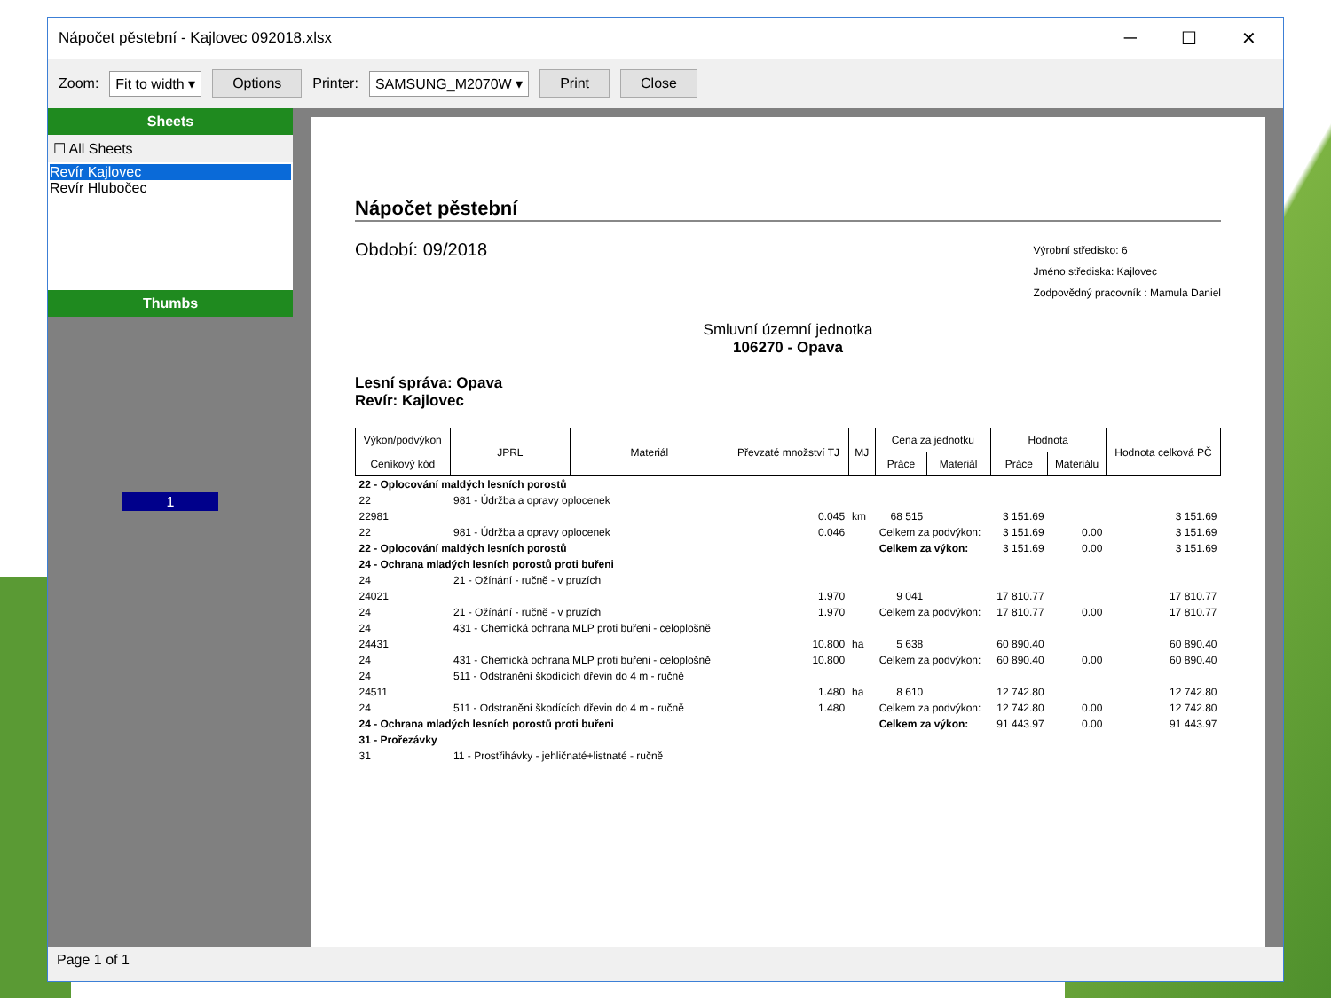Nápočet pěstební - Kajlovec 092018.xlsx ─ ☐ ✕
Zoom: Fit to width ▾ Options Printer: SAMSUNG_M2070W ▾ Print Close
Sheets
☐ All Sheets
Revír Kajlovec
Revír Hlubočec
Thumbs
1
Nápočet pěstební
Období: 09/2018
Výrobní středisko: 6
Jméno střediska: Kajlovec
Zodpovědný pracovník : Mamula Daniel
Smluvní územní jednotka
106270 - Opava
Lesní správa: Opava
Revír: Kajlovec
| Výkon/podvýkon | JPRL | Materiál | Převzaté množství TJ | MJ | Cena za jednotku | | Hodnota | | Hodnota celková PČ |
| --- | --- | --- | --- | --- | --- | --- | --- | --- | --- |
| Ceníkový kód | | | | | Práce | Materiál | Práce | Materiálu | |
| 22 - Oplocování maldých lesních porostů | | | | | | | | | |
| 22 | 981 - Údržba a opravy oplocenek | | | | | | | | |
| 22981 | | | 0.045 | km | 68 515 | | 3 151.69 | | 3 151.69 |
| 22 | 981 - Údržba a opravy oplocenek | | 0.046 | | Celkem za podvýkon: | | 3 151.69 | 0.00 | 3 151.69 |
| 22 - Oplocování maldých lesních porostů | | | | | Celkem za výkon: | | 3 151.69 | 0.00 | 3 151.69 |
| 24 - Ochrana mladých lesních porostů proti buřeni | | | | | | | | | |
| 24 | 21 - Ožínání - ručně - v pruzích | | | | | | | | |
| 24021 | | | 1.970 | | 9 041 | | 17 810.77 | | 17 810.77 |
| 24 | 21 - Ožínání - ručně - v pruzích | | 1.970 | | Celkem za podvýkon: | | 17 810.77 | 0.00 | 17 810.77 |
| 24 | 431 - Chemická ochrana MLP proti buřeni - celoplošně | | | | | | | | |
| 24431 | | | 10.800 | ha | 5 638 | | 60 890.40 | | 60 890.40 |
| 24 | 431 - Chemická ochrana MLP proti buřeni - celoplošně | | 10.800 | | Celkem za podvýkon: | | 60 890.40 | 0.00 | 60 890.40 |
| 24 | 511 - Odstranění škodících dřevin do 4 m - ručně | | | | | | | | |
| 24511 | | | 1.480 | ha | 8 610 | | 12 742.80 | | 12 742.80 |
| 24 | 511 - Odstranění škodících dřevin do 4 m - ručně | | 1.480 | | Celkem za podvýkon: | | 12 742.80 | 0.00 | 12 742.80 |
| 24 - Ochrana mladých lesních porostů proti buřeni | | | | | Celkem za výkon: | | 91 443.97 | 0.00 | 91 443.97 |
| 31 - Prořezávky | | | | | | | | | |
| 31 | 11 - Prostřihávky - jehličnaté+listnaté - ručně | | | | | | | | |
Page 1 of 1